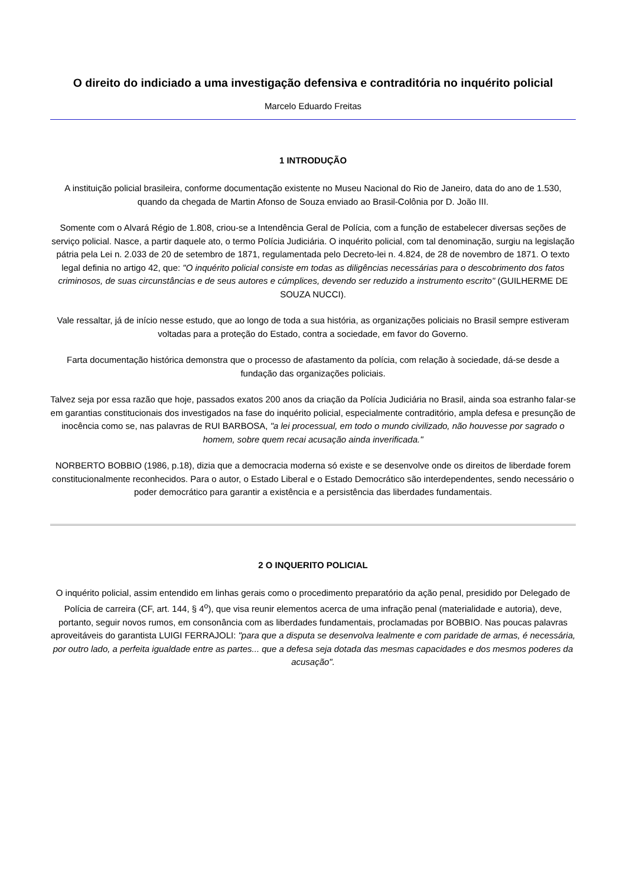O direito do indiciado a uma investigação defensiva e contraditória no inquérito policial
Marcelo Eduardo Freitas
1 INTRODUÇÃO
A instituição policial brasileira, conforme documentação existente no Museu Nacional do Rio de Janeiro, data do ano de 1.530, quando da chegada de Martin Afonso de Souza enviado ao Brasil-Colônia por D. João III.
Somente com o Alvará Régio de 1.808, criou-se a Intendência Geral de Polícia, com a função de estabelecer diversas seções de serviço policial. Nasce, a partir daquele ato, o termo Polícia Judiciária. O inquérito policial, com tal denominação, surgiu na legislação pátria pela Lei n. 2.033 de 20 de setembro de 1871, regulamentada pelo Decreto-lei n. 4.824, de 28 de novembro de 1871. O texto legal definia no artigo 42, que: "O inquérito policial consiste em todas as diligências necessárias para o descobrimento dos fatos criminosos, de suas circunstâncias e de seus autores e cúmplices, devendo ser reduzido a instrumento escrito" (GUILHERME DE SOUZA NUCCI).
Vale ressaltar, já de início nesse estudo, que ao longo de toda a sua história, as organizações policiais no Brasil sempre estiveram voltadas para a proteção do Estado, contra a sociedade, em favor do Governo.
Farta documentação histórica demonstra que o processo de afastamento da polícia, com relação à sociedade, dá-se desde a fundação das organizações policiais.
Talvez seja por essa razão que hoje, passados exatos 200 anos da criação da Polícia Judiciária no Brasil, ainda soa estranho falar-se em garantias constitucionais dos investigados na fase do inquérito policial, especialmente contraditório, ampla defesa e presunção de inocência como se, nas palavras de RUI BARBOSA, "a lei processual, em todo o mundo civilizado, não houvesse por sagrado o homem, sobre quem recai acusação ainda inverificada."
NORBERTO BOBBIO (1986, p.18), dizia que a democracia moderna só existe e se desenvolve onde os direitos de liberdade forem constitucionalmente reconhecidos. Para o autor, o Estado Liberal e o Estado Democrático são interdependentes, sendo necessário o poder democrático para garantir a existência e a persistência das liberdades fundamentais.
2 O INQUERITO POLICIAL
O inquérito policial, assim entendido em linhas gerais como o procedimento preparatório da ação penal, presidido por Delegado de Polícia de carreira (CF, art. 144, § 4<sup>o</sup>), que visa reunir elementos acerca de uma infração penal (materialidade e autoria), deve, portanto, seguir novos rumos, em consonância com as liberdades fundamentais, proclamadas por BOBBIO. Nas poucas palavras aproveitáveis do garantista LUIGI FERRAJOLI: "para que a disputa se desenvolva lealmente e com paridade de armas, é necessária, por outro lado, a perfeita igualdade entre as partes... que a defesa seja dotada das mesmas capacidades e dos mesmos poderes da acusação".